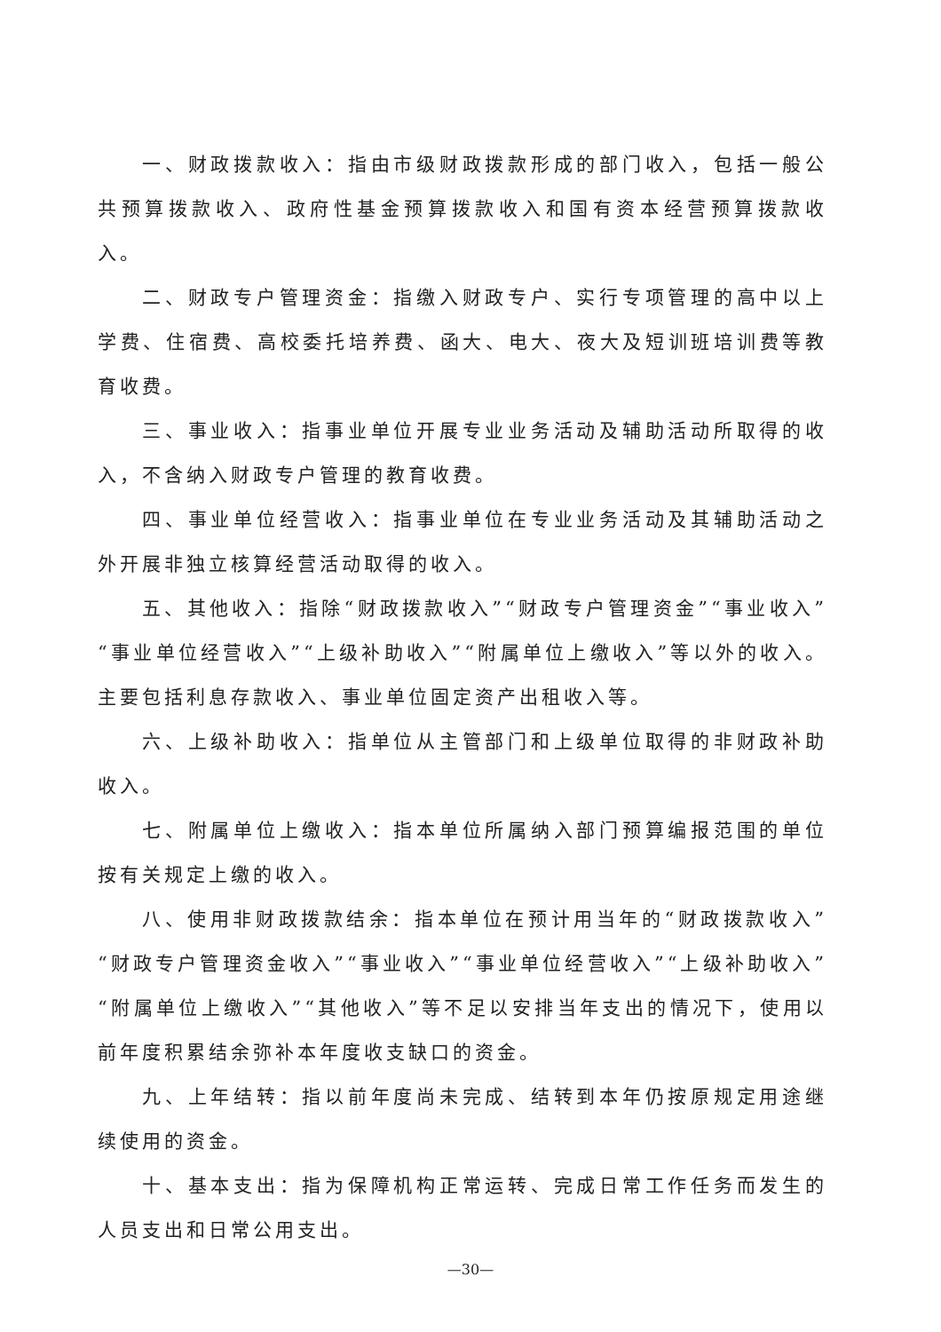一、财政拨款收入：指由市级财政拨款形成的部门收入，包括一般公共预算拨款收入、政府性基金预算拨款收入和国有资本经营预算拨款收入。
二、财政专户管理资金：指缴入财政专户、实行专项管理的高中以上学费、住宿费、高校委托培养费、函大、电大、夜大及短训班培训费等教育收费。
三、事业收入：指事业单位开展专业业务活动及辅助活动所取得的收入，不含纳入财政专户管理的教育收费。
四、事业单位经营收入：指事业单位在专业业务活动及其辅助活动之外开展非独立核算经营活动取得的收入。
五、其他收入：指除“财政拨款收入”“财政专户管理资金”“事业收入”“事业单位经营收入”“上级补助收入”“附属单位上缴收入”等以外的收入。主要包括利息存款收入、事业单位固定资产出租收入等。
六、上级补助收入：指单位从主管部门和上级单位取得的非财政补助收入。
七、附属单位上缴收入：指本单位所属纳入部门预算编报范围的单位按有关规定上缴的收入。
八、使用非财政拨款结余：指本单位在预计用当年的“财政拨款收入”“财政专户管理资金收入”“事业收入”“事业单位经营收入”“上级补助收入”“附属单位上缴收入”“其他收入”等不足以安排当年支出的情况下，使用以前年度积累结余弥补本年度收支缺口的资金。
九、上年结转：指以前年度尚未完成、结转到本年仍按原规定用途继续使用的资金。
十、基本支出：指为保障机构正常运转、完成日常工作任务而发生的人员支出和日常公用支出。
—30—